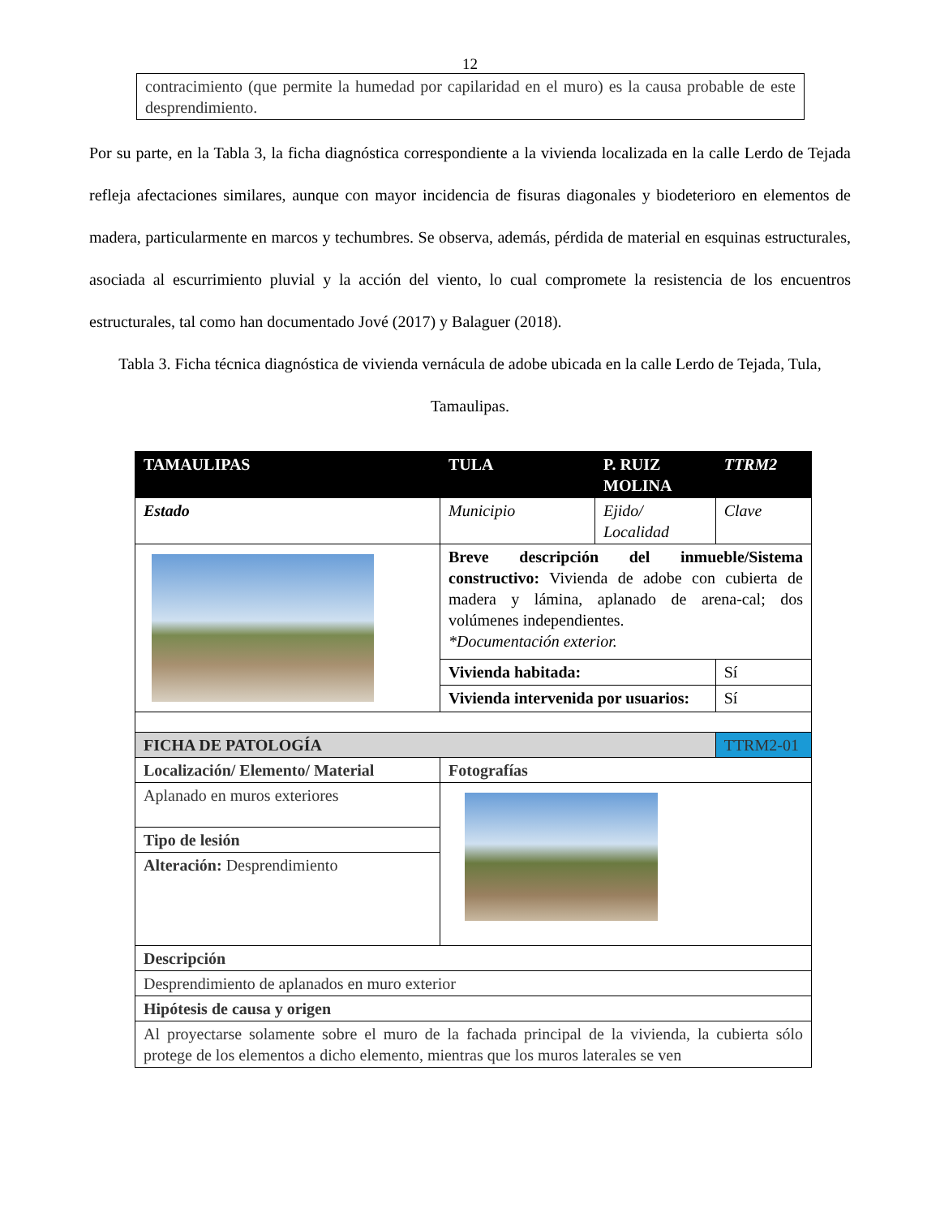12
contracimiento (que permite la humedad por capilaridad en el muro) es la causa probable de este desprendimiento.
Por su parte, en la Tabla 3, la ficha diagnóstica correspondiente a la vivienda localizada en la calle Lerdo de Tejada refleja afectaciones similares, aunque con mayor incidencia de fisuras diagonales y biodeterioro en elementos de madera, particularmente en marcos y techumbres. Se observa, además, pérdida de material en esquinas estructurales, asociada al escurrimiento pluvial y la acción del viento, lo cual compromete la resistencia de los encuentros estructurales, tal como han documentado Jové (2017) y Balaguer (2018).
Tabla 3. Ficha técnica diagnóstica de vivienda vernácula de adobe ubicada en la calle Lerdo de Tejada, Tula, Tamaulipas.
| TAMAULIPAS | TULA | P. RUIZ MOLINA | TTRM2 |
| Estado | Municipio | Ejido/ Localidad | Clave |
| | Breve descripción del inmueble/Sistema constructivo: Vivienda de adobe con cubierta de madera y lámina, aplanado de arena-cal; dos volúmenes independientes. *Documentación exterior. | | |
| | Vivienda habitada: | | Sí |
| | Vivienda intervenida por usuarios: | | Sí |
| FICHA DE PATOLOGÍA | | | TTRM2-01 |
| Localización/ Elemento/ Material | Fotografías | | |
| Aplanado en muros exteriores | | | |
| Tipo de lesión | | | |
| Alteración: Desprendimiento | | | |
| Descripción | | | |
| Desprendimiento de aplanados en muro exterior | | | |
| Hipótesis de causa y origen | | | |
| Al proyectarse solamente sobre el muro de la fachada principal de la vivienda, la cubierta sólo protege de los elementos a dicho elemento, mientras que los muros laterales se ven | | | |